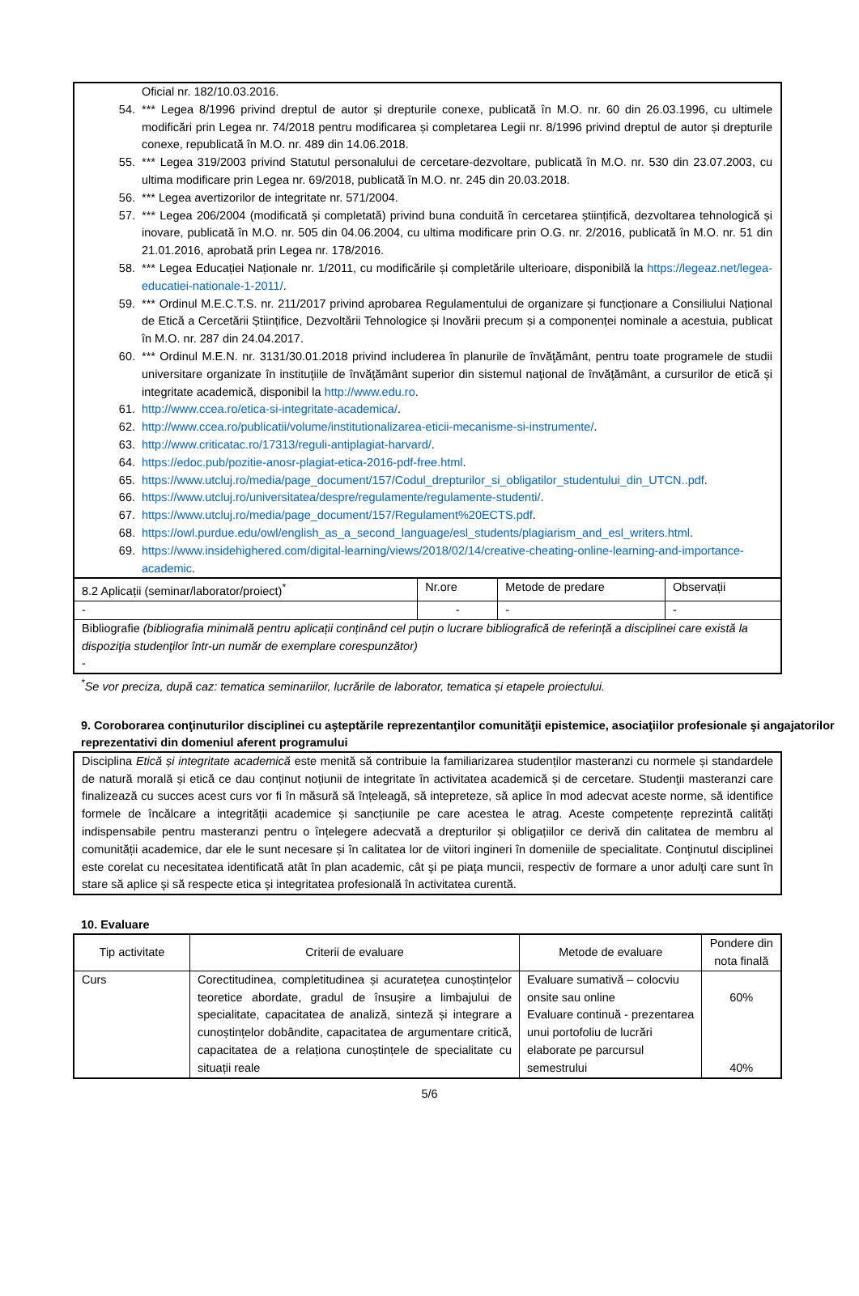Oficial nr. 182/10.03.2016.
54. *** Legea 8/1996 privind dreptul de autor și drepturile conexe, publicată în M.O. nr. 60 din 26.03.1996, cu ultimele modificări prin Legea nr. 74/2018 pentru modificarea și completarea Legii nr. 8/1996 privind dreptul de autor și drepturile conexe, republicată în M.O. nr. 489 din 14.06.2018.
55. *** Legea 319/2003 privind Statutul personalului de cercetare-dezvoltare, publicată în M.O. nr. 530 din 23.07.2003, cu ultima modificare prin Legea nr. 69/2018, publicată în M.O. nr. 245 din 20.03.2018.
56. *** Legea avertizorilor de integritate nr. 571/2004.
57. *** Legea 206/2004 (modificată și completată) privind buna conduită în cercetarea științifică, dezvoltarea tehnologică și inovare, publicată în M.O. nr. 505 din 04.06.2004, cu ultima modificare prin O.G. nr. 2/2016, publicată în M.O. nr. 51 din 21.01.2016, aprobată prin Legea nr. 178/2016.
58. *** Legea Educației Naționale nr. 1/2011, cu modificările și completările ulterioare, disponibilă la https://legeaz.net/legea-educatiei-nationale-1-2011/.
59. *** Ordinul M.E.C.T.S. nr. 211/2017 privind aprobarea Regulamentului de organizare și funcționare a Consiliului Național de Etică a Cercetării Științifice, Dezvoltării Tehnologice și Inovării precum și a componenței nominale a acestuia, publicat în M.O. nr. 287 din 24.04.2017.
60. *** Ordinul M.E.N. nr. 3131/30.01.2018 privind includerea în planurile de învăţământ, pentru toate programele de studii universitare organizate în instituţiile de învăţământ superior din sistemul naţional de învăţământ, a cursurilor de etică şi integritate academică, disponibil la http://www.edu.ro.
61. http://www.ccea.ro/etica-si-integritate-academica/.
62. http://www.ccea.ro/publicatii/volume/institutionalizarea-eticii-mecanisme-si-instrumente/.
63. http://www.criticatac.ro/17313/reguli-antiplagiat-harvard/.
64. https://edoc.pub/pozitie-anosr-plagiat-etica-2016-pdf-free.html.
65. https://www.utcluj.ro/media/page_document/157/Codul_drepturilor_si_obligatilor_studentului_din_UTCN..pdf.
66. https://www.utcluj.ro/universitatea/despre/regulamente/regulamente-studenti/.
67. https://www.utcluj.ro/media/page_document/157/Regulament%20ECTS.pdf.
68. https://owl.purdue.edu/owl/english_as_a_second_language/esl_students/plagiarism_and_esl_writers.html.
69. https://www.insidehighered.com/digital-learning/views/2018/02/14/creative-cheating-online-learning-and-importance-academic.
| 8.2 Aplicații (seminar/laborator/proiect)<sup>*</sup> | Nr.ore | Metode de predare | Observații |
| --- | --- | --- | --- |
| - | - | - | - |
| Bibliografie (bibliografia minimală pentru aplicații conținând cel puțin o lucrare bibliografică de referință a disciplinei care există la dispoziţia studenţilor într-un număr de exemplare corespunzător) - | | | |
<sup>*</sup> Se vor preciza, după caz: tematica seminariilor, lucrările de laborator, tematica și etapele proiectului.
9. Coroborarea conţinuturilor disciplinei cu aşteptările reprezentanţilor comunităţii epistemice, asociaţiilor profesionale şi angajatorilor reprezentativi din domeniul aferent programului
Disciplina Etică și integritate academică este menită să contribuie la familiarizarea studenților masteranzi cu normele și standardele de natură morală și etică ce dau conținut noțiunii de integritate în activitatea academică și de cercetare. Studenţii masteranzi care finalizează cu succes acest curs vor fi în măsură să înțeleagă, să intepreteze, să aplice în mod adecvat aceste norme, să identifice formele de încălcare a integrității academice și sancțiunile pe care acestea le atrag. Aceste competențe reprezintă calități indispensabile pentru masteranzi pentru o înțelegere adecvată a drepturilor și obligațiilor ce derivă din calitatea de membru al comunității academice, dar ele le sunt necesare și în calitatea lor de viitori ingineri în domeniile de specialitate. Conţinutul disciplinei este corelat cu necesitatea identificată atât în plan academic, cât şi pe piaţa muncii, respectiv de formare a unor adulţi care sunt în stare să aplice şi să respecte etica şi integritatea profesională în activitatea curentă.
10. Evaluare
| Tip activitate | Criterii de evaluare | Metode de evaluare | Pondere din nota finală |
| --- | --- | --- | --- |
| Curs | Corectitudinea, completitudinea și acuratețea cunoștințelor teoretice abordate, gradul de însușire a limbajului de specialitate, capacitatea de analiză, sinteză și integrare a cunoștințelor dobândite, capacitatea de argumentare critică, capacitatea de a relaționa cunoștințele de specialitate cu situații reale | Evaluare sumativă – colocviu onsite sau online Evaluare continuă - prezentarea unui portofoliu de lucrări elaborate pe parcursul semestrului | 60% 40% |
5/6